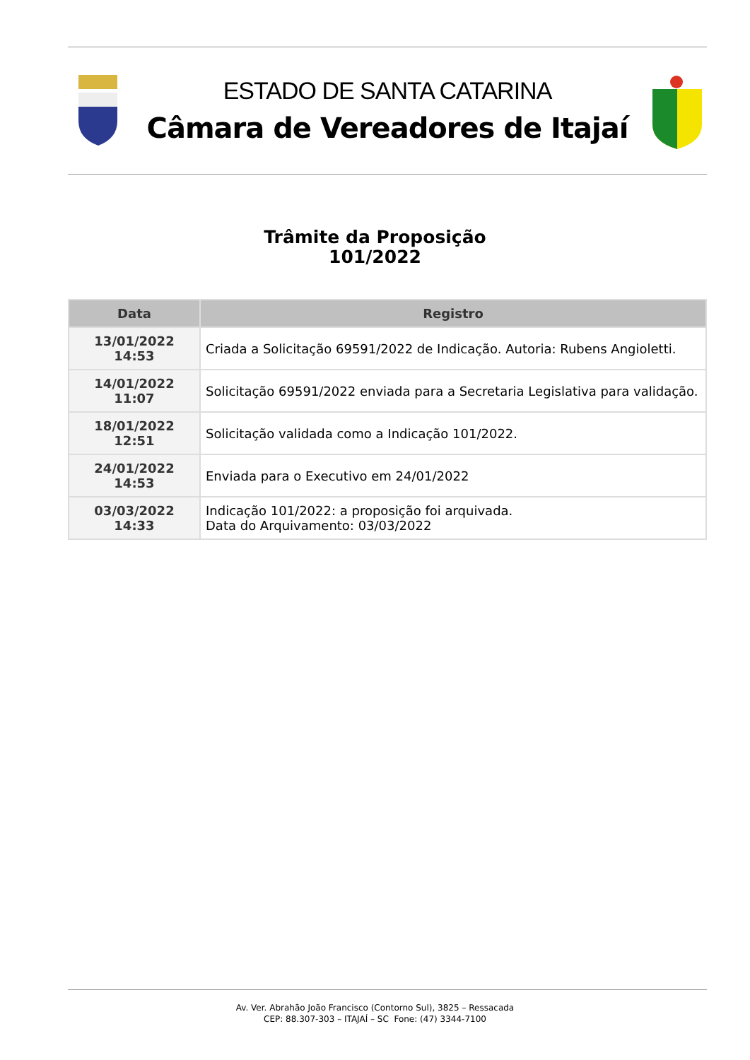ESTADO DE SANTA CATARINA
Câmara de Vereadores de Itajaí
Trâmite da Proposição
101/2022
| Data | Registro |
| --- | --- |
| 13/01/2022 14:53 | Criada a Solicitação 69591/2022 de Indicação. Autoria: Rubens Angioletti. |
| 14/01/2022 11:07 | Solicitação 69591/2022 enviada para a Secretaria Legislativa para validação. |
| 18/01/2022 12:51 | Solicitação validada como a Indicação 101/2022. |
| 24/01/2022 14:53 | Enviada para o Executivo em 24/01/2022 |
| 03/03/2022 14:33 | Indicação 101/2022: a proposição foi arquivada. Data do Arquivamento: 03/03/2022 |
Av. Ver. Abrahão João Francisco (Contorno Sul), 3825 – Ressacada
CEP: 88.307-303 – ITAJAÍ – SC Fone: (47) 3344-7100